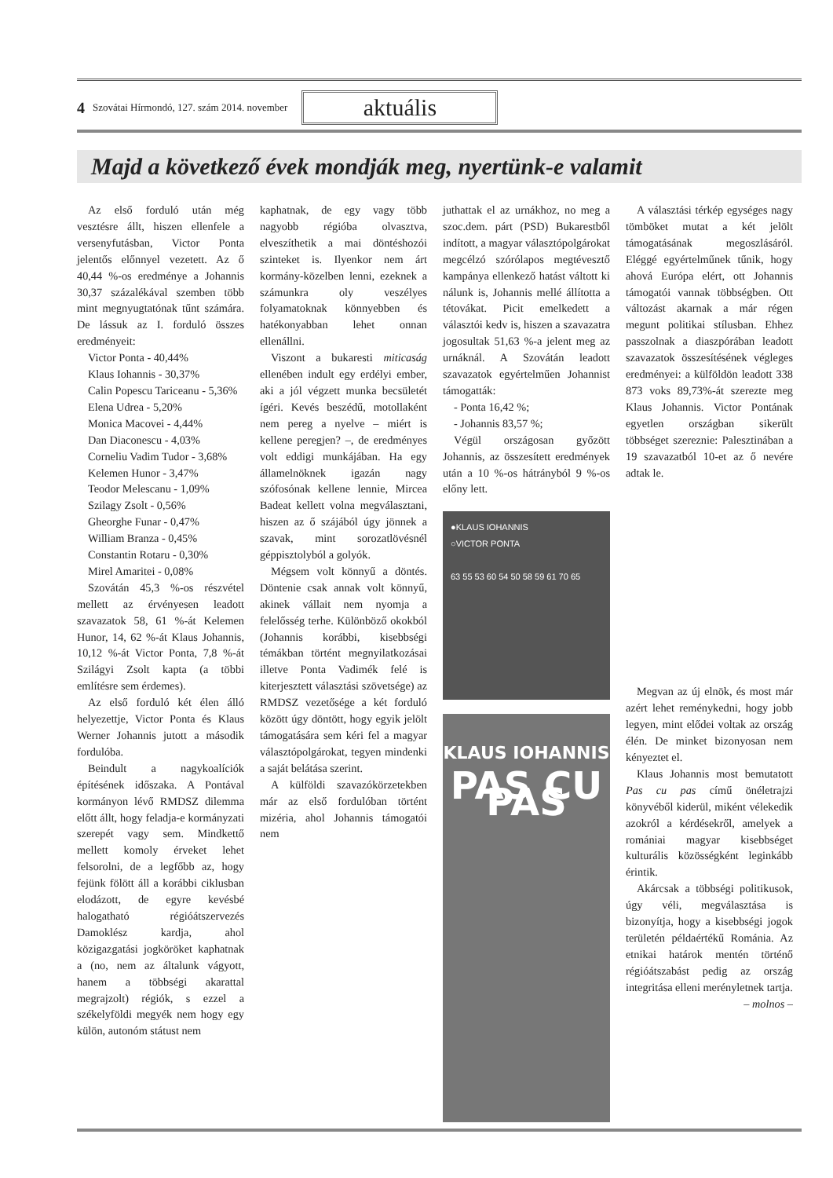4 Szovátai Hírmondó, 127. szám 2014. november aktuális
Majd a következő évek mondják meg, nyertünk-e valamit
Az első forduló után még vesztésre állt, hiszen ellenfele a versenyfutásban, Victor Ponta jelentős előnnyel vezetett. Az ő 40,44 %-os eredménye a Johannis 30,37 százalékával szemben több mint megnyugtatónak tűnt számára. De lássuk az I. forduló összes eredményeit:
Victor Ponta - 40,44%
Klaus Iohannis - 30,37%
Calin Popescu Tariceanu - 5,36%
Elena Udrea - 5,20%
Monica Macovei - 4,44%
Dan Diaconescu - 4,03%
Corneliu Vadim Tudor - 3,68%
Kelemen Hunor - 3,47%
Teodor Melescanu - 1,09%
Szilagy Zsolt - 0,56%
Gheorghe Funar - 0,47%
William Branza - 0,45%
Constantin Rotaru - 0,30%
Mirel Amaritei - 0,08%
Szovátán 45,3 %-os részvétel mellett az érvényesen leadott szavazatok 58, 61 %-át Kelemen Hunor, 14, 62 %-át Klaus Johannis, 10,12 %-át Victor Ponta, 7,8 %-át Szilágyi Zsolt kapta (a többi említésre sem érdemes).
Az első forduló két élen álló helyezettje, Victor Ponta és Klaus Werner Johannis jutott a második fordulóba.
Beindult a nagykoalíciók építésének időszaka. A Pontával kormányon lévő RMDSZ dilemma előtt állt, hogy feladja-e kormányzati szerepét vagy sem. Mindkettő mellett komoly érveket lehet felsorolni, de a legfőbb az, hogy fejünk fölött áll a korábbi ciklusban elodázott, de egyre kevésbé halogatható régióátszervezés Damoklész kardja, ahol közigazgatási jogköröket kaphatnak a (no, nem az általunk vágyott, hanem a többségi akarattal megrajzolt) régiók, s ezzel a székelyföldi megyék nem hogy egy külön, autonóm státust nem
kaphatnak, de egy vagy több nagyobb régióba olvasztva, elveszíthetik a mai döntéshozói szinteket is. Ilyenkor nem árt kormány-közelben lenni, ezeknek a számunkra oly veszélyes folyamatoknak könnyebben és hatékonyabban lehet onnan ellenállni.
Viszont a bukaresti miticaság ellenében indult egy erdélyi ember, aki a jól végzett munka becsületét ígéri. Kevés beszédű, motollaként nem pereg a nyelve – miért is kellene peregjen? –, de eredményes volt eddigi munkájában. Ha egy államelnöknek igazán nagy szófosónak kellene lennie, Mircea Badeat kellett volna megválasztani, hiszen az ő szájából úgy jönnek a szavak, mint sorozatlövésnél géppisztolyból a golyók.
Mégsem volt könnyű a döntés. Döntenie csak annak volt könnyű, akinek vállait nem nyomja a felelősség terhe. Különböző okokból (Johannis korábbi, kisebbségi témákban történt megnyilatkozásai illetve Ponta Vadimék felé is kiterjesztett választási szövetsége) az RMDSZ vezetősége a két forduló között úgy döntött, hogy egyik jelölt támogatására sem kéri fel a magyar választópolgárokat, tegyen mindenki a saját belátása szerint.
A külföldi szavazókörzetekben már az első fordulóban történt mizéria, ahol Johannis támogatói nem
juthattak el az urnákhoz, no meg a szoc.dem. párt (PSD) Bukarestből indított, a magyar választópolgárokat megcélzó szórólapos megtévesztő kampánya ellenkező hatást váltott ki nálunk is, Johannis mellé állította a tétovákat. Picit emelkedett a választói kedv is, hiszen a szavazatra jogosultak 51,63 %-a jelent meg az urnáknál. A Szovátán leadott szavazatok egyértelműen Johannist támogatták:
- Ponta 16,42 %;
- Johannis 83,57 %;
Végül országosan győzött Johannis, az összesített eredmények után a 10 %-os hátrányból 9 %-os előny lett.
●KLAUS IOHANNIS
○VICTOR PONTA
63 55 53 60 54 50 58 59 61 70 65
KLAUS IOHANNIS
PAS CU PAS
A választási térkép egységes nagy tömböket mutat a két jelölt támogatásának megoszlásáról. Eléggé egyértelműnek tűnik, hogy ahová Európa elért, ott Johannis támogatói vannak többségben. Ott változást akarnak a már régen megunt politikai stílusban. Ehhez passzolnak a diaszpórában leadott szavazatok összesítésének végleges eredményei: a külföldön leadott 338 873 voks 89,73%-át szerezte meg Klaus Johannis. Victor Pontának egyetlen országban sikerült többséget szereznie: Palesztinában a 19 szavazatból 10-et az ő nevére adtak le.
Megvan az új elnök, és most már azért lehet reménykedni, hogy jobb legyen, mint elődei voltak az ország élén. De minket bizonyosan nem kényeztet el.
Klaus Johannis most bemutatott Pas cu pas című önéletrajzi könyvéből kiderül, miként vélekedik azokról a kérdésekről, amelyek a romániai magyar kisebbséget kulturális közösségként leginkább érintik.
Akárcsak a többségi politikusok, úgy véli, megválasztása is bizonyítja, hogy a kisebbségi jogok területén példaértékű Románia. Az etnikai határok mentén történő régióátszabást pedig az ország integritása elleni merényletnek tartja.
– molnos –